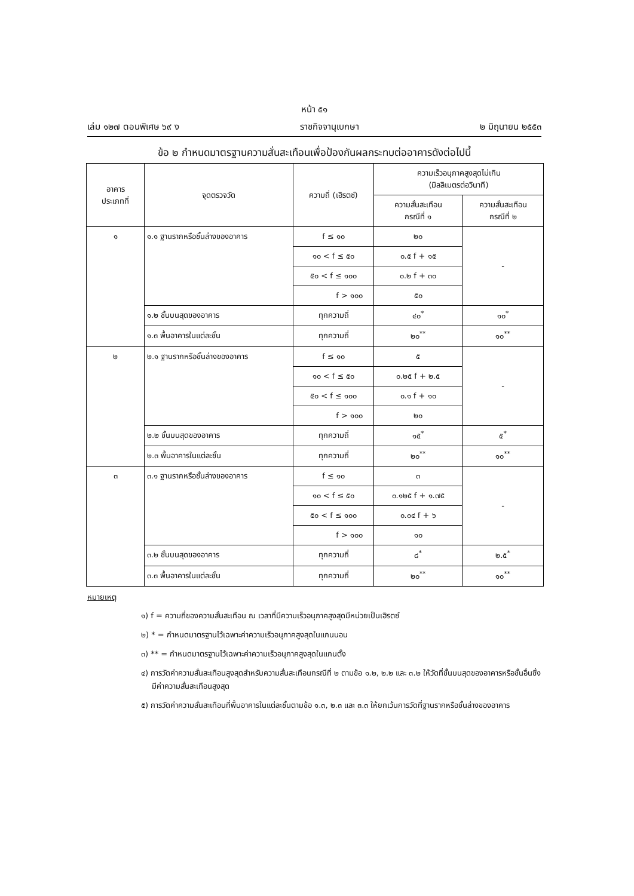หน้า ๕๑
เล่ม ๑๒๗ ตอนพิเศษ ๖๙ ง ราชกิจจานุเบกษา ๒ มิถุนายน ๒๕๕๓
ข้อ ๒ กำหนดมาตรฐานความสั่นสะเทือนเพื่อป้องกันผลกระทบต่ออาคารดังต่อไปนี้
| อาคาร ประเภทที่ | จุดตรวจวัด | ความถี่ (เฮิรตซ์) | ความเร็วอนุภาคสูงสุดไม่เกิน (มิลลิเมตรต่อวินาที) | |
| --- | --- | --- | --- | --- |
| | | | ความสั่นสะเทือน กรณีที่ ๑ | ความสั่นสะเทือน กรณีที่ ๒ |
| ๑ | ๑.๑ ฐานรากหรือชั้นล่างของอาคาร | f ≤ ๑๐ | ๒๐ | - |
| | | ๑๐ < f ≤ ๕๐ | ๐.๕ f + ๑๕ | |
| | | ๕๐ < f ≤ ๑๐๐ | ๐.๒ f + ๓๐ | |
| | | f > ๑๐๐ | ๕๐ | |
| | ๑.๒ ชั้นบนสุดของอาคาร | ทุกความถี่ | ๔๐<sup>*</sup> | ๑๐<sup>*</sup> |
| | ๑.๓ พื้นอาคารในแต่ละชั้น | ทุกความถี่ | ๒๐<sup>**</sup> | ๑๐<sup>**</sup> |
| ๒ | ๒.๑ ฐานรากหรือชั้นล่างของอาคาร | f ≤ ๑๐ | ๕ | - |
| | | ๑๐ < f ≤ ๕๐ | ๐.๒๕ f + ๒.๕ | |
| | | ๕๐ < f ≤ ๑๐๐ | ๐.๑ f + ๑๐ | |
| | | f > ๑๐๐ | ๒๐ | |
| | ๒.๒ ชั้นบนสุดของอาคาร | ทุกความถี่ | ๑๕<sup>*</sup> | ๕<sup>*</sup> |
| | ๒.๓ พื้นอาคารในแต่ละชั้น | ทุกความถี่ | ๒๐<sup>**</sup> | ๑๐<sup>**</sup> |
| ๓ | ๓.๑ ฐานรากหรือชั้นล่างของอาคาร | f ≤ ๑๐ | ๓ | - |
| | | ๑๐ < f ≤ ๕๐ | ๐.๑๒๕ f + ๑.๗๕ | |
| | | ๕๐ < f ≤ ๑๐๐ | ๐.๐๔ f + ๖ | |
| | | f > ๑๐๐ | ๑๐ | |
| | ๓.๒ ชั้นบนสุดของอาคาร | ทุกความถี่ | ๘<sup>*</sup> | ๒.๕<sup>*</sup> |
| | ๓.๓ พื้นอาคารในแต่ละชั้น | ทุกความถี่ | ๒๐<sup>**</sup> | ๑๐<sup>**</sup> |
หมายเหตุ
๑) f = ความถี่ของความสั่นสะเทือน ณ เวลาที่มีความเร็วอนุภาคสูงสุดมีหน่วยเป็นเฮิรตซ์
๒) * = กำหนดมาตรฐานไว้เฉพาะค่าความเร็วอนุภาคสูงสุดในแกนนอน
๓) ** = กำหนดมาตรฐานไว้เฉพาะค่าความเร็วอนุภาคสูงสุดในแกนตั้ง
๔) การวัดค่าความสั่นสะเทือนสูงสุดสำหรับความสั่นสะเทือนกรณีที่ ๒ ตามข้อ ๑.๒, ๒.๒ และ ๓.๒ ให้วัดที่ชั้นบนสุดของอาคารหรือชั้นอื่นซึ่งมีค่าความสั่นสะเทือนสูงสุด
๕) การวัดค่าความสั่นสะเทือนที่พื้นอาคารในแต่ละชั้นตามข้อ ๑.๓, ๒.๓ และ ๓.๓ ให้ยกเว้นการวัดที่ฐานรากหรือชั้นล่างของอาคาร